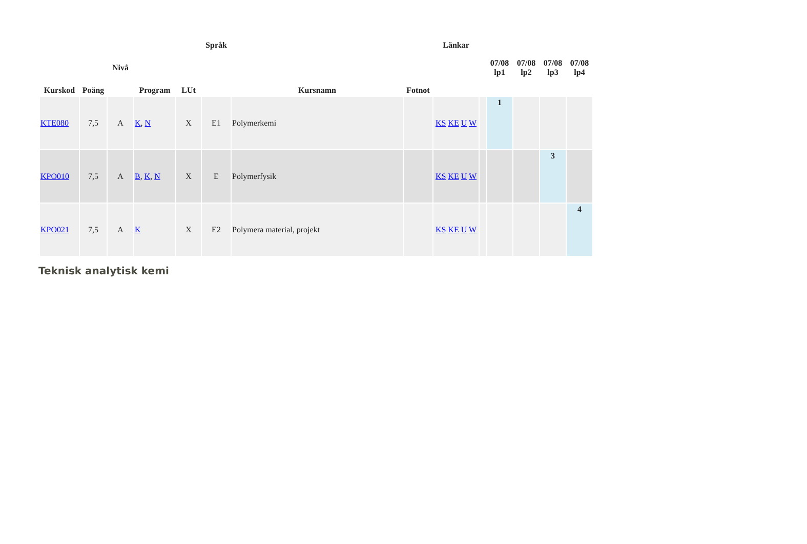| Kurskod | Poäng | Nivå | Program | LUt | Språk | Kursnamn | Fotnot | Länkar | | 07/08 lp1 | 07/08 lp2 | 07/08 lp3 | 07/08 lp4 |
| --- | --- | --- | --- | --- | --- | --- | --- | --- | --- | --- | --- | --- | --- |
| KTE080 | 7,5 | A | K , N | X | E1 | Polymerkemi | | KS KE U W | | 1 | | | |
| KPO010 | 7,5 | A | B , K , N | X | E | Polymerfysik | | KS KE U W | | | | 3 | |
| KPO021 | 7,5 | A | K | X | E2 | Polymera material, projekt | | KS KE U W | | | | | 4 |
Teknisk analytisk kemi